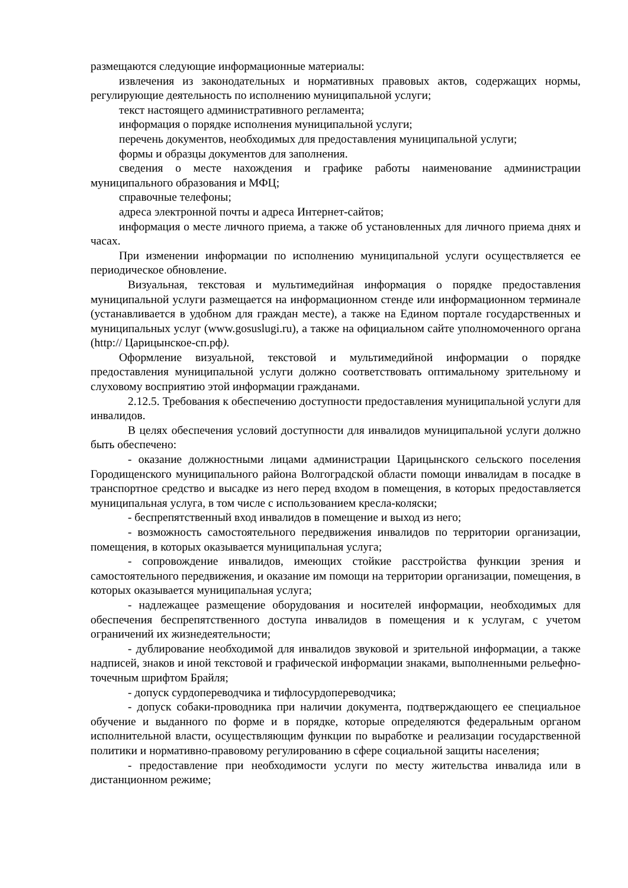размещаются следующие информационные материалы:
извлечения из законодательных и нормативных правовых актов, содержащих нормы, регулирующие деятельность по исполнению муниципальной услуги;
текст настоящего административного регламента;
информация о порядке исполнения муниципальной услуги;
перечень документов, необходимых для предоставления муниципальной услуги;
формы и образцы документов для заполнения.
сведения о месте нахождения и графике работы наименование администрации муниципального образования и МФЦ;
справочные телефоны;
адреса электронной почты и адреса Интернет-сайтов;
информация о месте личного приема, а также об установленных для личного приема днях и часах.
При изменении информации по исполнению муниципальной услуги осуществляется ее периодическое обновление.
Визуальная, текстовая и мультимедийная информация о порядке предоставления муниципальной услуги размещается на информационном стенде или информационном терминале (устанавливается в удобном для граждан месте), а также на Едином портале государственных и муниципальных услуг (www.gosuslugi.ru), а также на официальном сайте уполномоченного органа (http:// Царицынское-сп.рф).
Оформление визуальной, текстовой и мультимедийной информации о порядке предоставления муниципальной услуги должно соответствовать оптимальному зрительному и слуховому восприятию этой информации гражданами.
2.12.5. Требования к обеспечению доступности предоставления муниципальной услуги для инвалидов.
В целях обеспечения условий доступности для инвалидов муниципальной услуги должно быть обеспечено:
- оказание должностными лицами администрации Царицынского сельского поселения Городищенского муниципального района Волгоградской области помощи инвалидам в посадке в транспортное средство и высадке из него перед входом в помещения, в которых предоставляется муниципальная услуга, в том числе с использованием кресла-коляски;
- беспрепятственный вход инвалидов в помещение и выход из него;
- возможность самостоятельного передвижения инвалидов по территории организации, помещения, в которых оказывается муниципальная услуга;
- сопровождение инвалидов, имеющих стойкие расстройства функции зрения и самостоятельного передвижения, и оказание им помощи на территории организации, помещения, в которых оказывается муниципальная услуга;
- надлежащее размещение оборудования и носителей информации, необходимых для обеспечения беспрепятственного доступа инвалидов в помещения и к услугам, с учетом ограничений их жизнедеятельности;
- дублирование необходимой для инвалидов звуковой и зрительной информации, а также надписей, знаков и иной текстовой и графической информации знаками, выполненными рельефно-точечным шрифтом Брайля;
- допуск сурдопереводчика и тифлосурдопереводчика;
- допуск собаки-проводника при наличии документа, подтверждающего ее специальное обучение и выданного по форме и в порядке, которые определяются федеральным органом исполнительной власти, осуществляющим функции по выработке и реализации государственной политики и нормативно-правовому регулированию в сфере социальной защиты населения;
- предоставление при необходимости услуги по месту жительства инвалида или в дистанционном режиме;